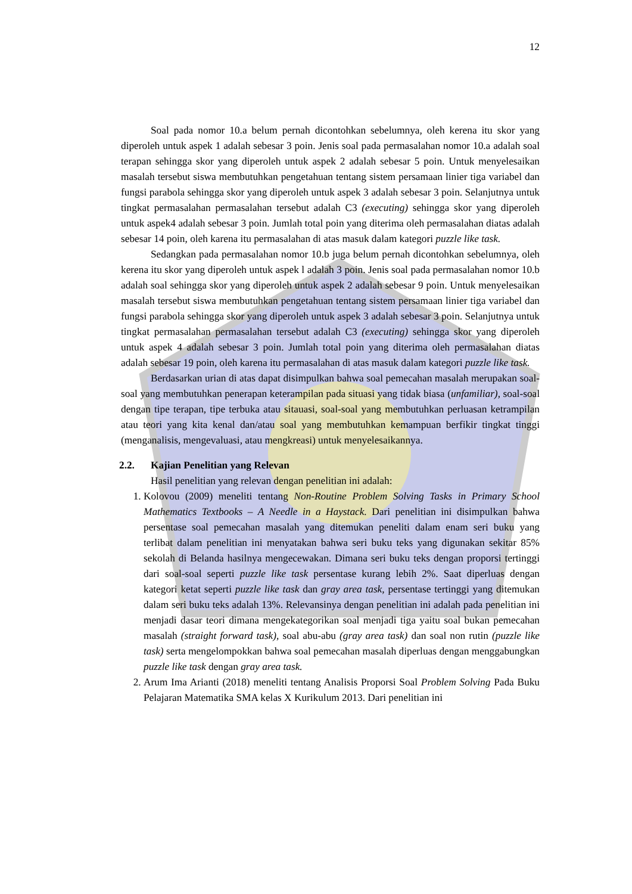12
Soal pada nomor 10.a belum pernah dicontohkan sebelumnya, oleh kerena itu skor yang diperoleh untuk aspek 1 adalah sebesar 3 poin. Jenis soal pada permasalahan nomor 10.a adalah soal terapan sehingga skor yang diperoleh untuk aspek 2 adalah sebesar 5 poin. Untuk menyelesaikan masalah tersebut siswa membutuhkan pengetahuan tentang sistem persamaan linier tiga variabel dan fungsi parabola sehingga skor yang diperoleh untuk aspek 3 adalah sebesar 3 poin. Selanjutnya untuk tingkat permasalahan permasalahan tersebut adalah C3 (executing) sehingga skor yang diperoleh untuk aspek4 adalah sebesar 3 poin. Jumlah total poin yang diterima oleh permasalahan diatas adalah sebesar 14 poin, oleh karena itu permasalahan di atas masuk dalam kategori puzzle like task.
Sedangkan pada permasalahan nomor 10.b juga belum pernah dicontohkan sebelumnya, oleh kerena itu skor yang diperoleh untuk aspek l adalah 3 poin. Jenis soal pada permasalahan nomor 10.b adalah soal sehingga skor yang diperoleh untuk aspek 2 adalah sebesar 9 poin. Untuk menyelesaikan masalah tersebut siswa membutuhkan pengetahuan tentang sistem persamaan linier tiga variabel dan fungsi parabola sehingga skor yang diperoleh untuk aspek 3 adalah sebesar 3 poin. Selanjutnya untuk tingkat permasalahan permasalahan tersebut adalah C3 (executing) sehingga skor yang diperoleh untuk aspek 4 adalah sebesar 3 poin. Jumlah total poin yang diterima oleh permasalahan diatas adalah sebesar 19 poin, oleh karena itu permasalahan di atas masuk dalam kategori puzzle like task.
Berdasarkan urian di atas dapat disimpulkan bahwa soal pemecahan masalah merupakan soal-soal yang membutuhkan penerapan keterampilan pada situasi yang tidak biasa (unfamiliar), soal-soal dengan tipe terapan, tipe terbuka atau sitauasi, soal-soal yang membutuhkan perluasan ketrampilan atau teori yang kita kenal dan/atau soal yang membutuhkan kemampuan berfikir tingkat tinggi (menganalisis, mengevaluasi, atau mengkreasi) untuk menyelesaikannya.
2.2. Kajian Penelitian yang Relevan
Hasil penelitian yang relevan dengan penelitian ini adalah:
1. Kolovou (2009) meneliti tentang Non-Routine Problem Solving Tasks in Primary School Mathematics Textbooks – A Needle in a Haystack. Dari penelitian ini disimpulkan bahwa persentase soal pemecahan masalah yang ditemukan peneliti dalam enam seri buku yang terlibat dalam penelitian ini menyatakan bahwa seri buku teks yang digunakan sekitar 85% sekolah di Belanda hasilnya mengecewakan. Dimana seri buku teks dengan proporsi tertinggi dari soal-soal seperti puzzle like task persentase kurang lebih 2%. Saat diperluas dengan kategori ketat seperti puzzle like task dan gray area task, persentase tertinggi yang ditemukan dalam seri buku teks adalah 13%. Relevansinya dengan penelitian ini adalah pada penelitian ini menjadi dasar teori dimana mengekategorikan soal menjadi tiga yaitu soal bukan pemecahan masalah (straight forward task), soal abu-abu (gray area task) dan soal non rutin (puzzle like task) serta mengelompokkan bahwa soal pemecahan masalah diperluas dengan menggabungkan puzzle like task dengan gray area task.
2. Arum Ima Arianti (2018) meneliti tentang Analisis Proporsi Soal Problem Solving Pada Buku Pelajaran Matematika SMA kelas X Kurikulum 2013. Dari penelitian ini